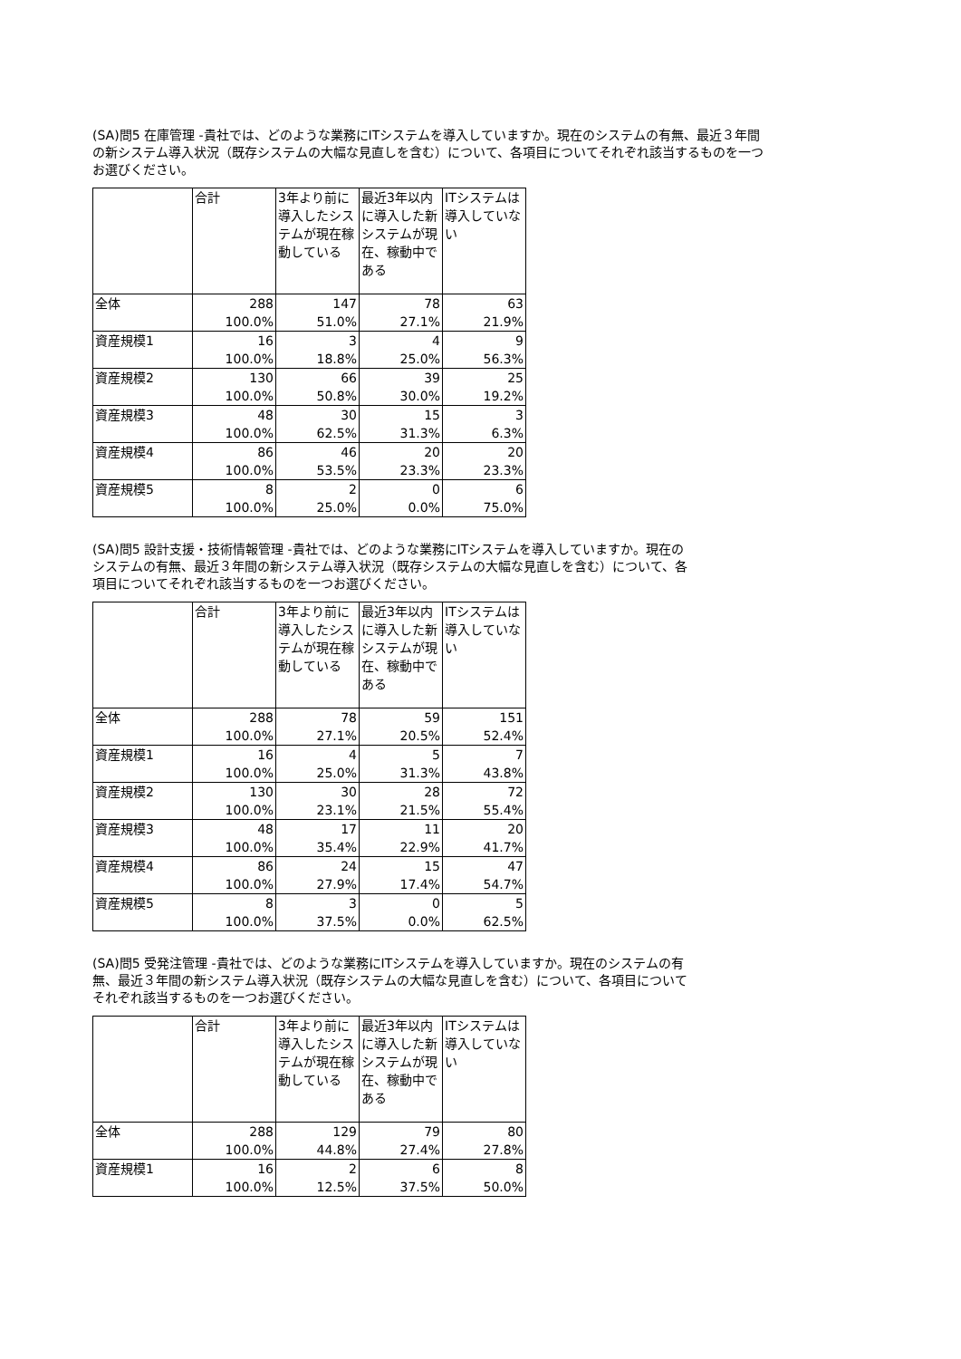(SA)問5 在庫管理 -貴社では、どのような業務にITシステムを導入していますか。現在のシステムの有無、最近３年間の新システム導入状況（既存システムの大幅な見直しを含む）について、各項目についてそれぞれ該当するものを一つお選びください。
| | 合計 | 3年より前に導入したシステムが現在稼動している | 最近3年以内に導入した新システムが現在、稼動中である | ITシステムは導入していない |
| 全体 | 288 | 147 | 78 | 63 |
| | 100.0% | 51.0% | 27.1% | 21.9% |
| 資産規模1 | 16 | 3 | 4 | 9 |
| | 100.0% | 18.8% | 25.0% | 56.3% |
| 資産規模2 | 130 | 66 | 39 | 25 |
| | 100.0% | 50.8% | 30.0% | 19.2% |
| 資産規模3 | 48 | 30 | 15 | 3 |
| | 100.0% | 62.5% | 31.3% | 6.3% |
| 資産規模4 | 86 | 46 | 20 | 20 |
| | 100.0% | 53.5% | 23.3% | 23.3% |
| 資産規模5 | 8 | 2 | 0 | 6 |
| | 100.0% | 25.0% | 0.0% | 75.0% |
(SA)問5 設計支援・技術情報管理 -貴社では、どのような業務にITシステムを導入していますか。現在のシステムの有無、最近３年間の新システム導入状況（既存システムの大幅な見直しを含む）について、各項目についてそれぞれ該当するものを一つお選びください。
| | 合計 | 3年より前に導入したシステムが現在稼動している | 最近3年以内に導入した新システムが現在、稼動中である | ITシステムは導入していない |
| 全体 | 288 | 78 | 59 | 151 |
| | 100.0% | 27.1% | 20.5% | 52.4% |
| 資産規模1 | 16 | 4 | 5 | 7 |
| | 100.0% | 25.0% | 31.3% | 43.8% |
| 資産規模2 | 130 | 30 | 28 | 72 |
| | 100.0% | 23.1% | 21.5% | 55.4% |
| 資産規模3 | 48 | 17 | 11 | 20 |
| | 100.0% | 35.4% | 22.9% | 41.7% |
| 資産規模4 | 86 | 24 | 15 | 47 |
| | 100.0% | 27.9% | 17.4% | 54.7% |
| 資産規模5 | 8 | 3 | 0 | 5 |
| | 100.0% | 37.5% | 0.0% | 62.5% |
(SA)問5 受発注管理 -貴社では、どのような業務にITシステムを導入していますか。現在のシステムの有無、最近３年間の新システム導入状況（既存システムの大幅な見直しを含む）について、各項目についてそれぞれ該当するものを一つお選びください。
| | 合計 | 3年より前に導入したシステムが現在稼動している | 最近3年以内に導入した新システムが現在、稼動中である | ITシステムは導入していない |
| 全体 | 288 | 129 | 79 | 80 |
| | 100.0% | 44.8% | 27.4% | 27.8% |
| 資産規模1 | 16 | 2 | 6 | 8 |
| | 100.0% | 12.5% | 37.5% | 50.0% |